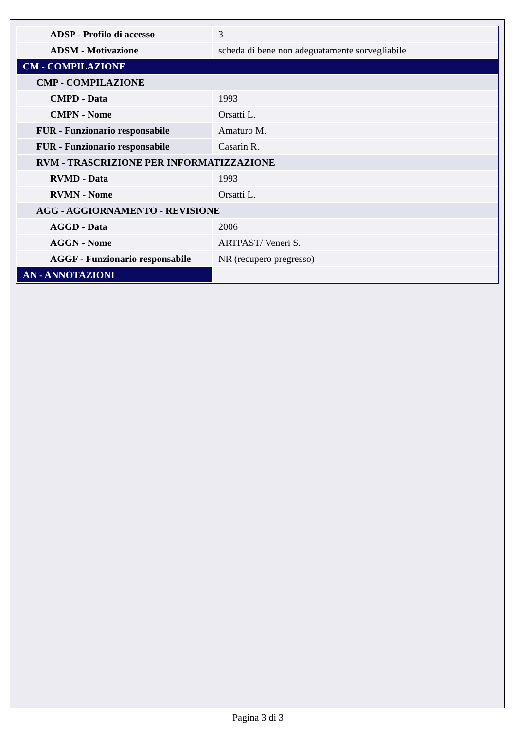| ADSP - Profilo di accesso | 3 |
| ADSM - Motivazione | scheda di bene non adeguatamente sorvegliabile |
| CM - COMPILAZIONE | |
| CMP - COMPILAZIONE | |
| CMPD - Data | 1993 |
| CMPN - Nome | Orsatti L. |
| FUR - Funzionario responsabile | Amaturo M. |
| FUR - Funzionario responsabile | Casarin R. |
| RVM - TRASCRIZIONE PER INFORMATIZZAZIONE | |
| RVMD - Data | 1993 |
| RVMN - Nome | Orsatti L. |
| AGG - AGGIORNAMENTO - REVISIONE | |
| AGGD - Data | 2006 |
| AGGN - Nome | ARTPAST/ Veneri S. |
| AGGF - Funzionario responsabile | NR (recupero pregresso) |
| AN - ANNOTAZIONI | |
Pagina 3 di 3